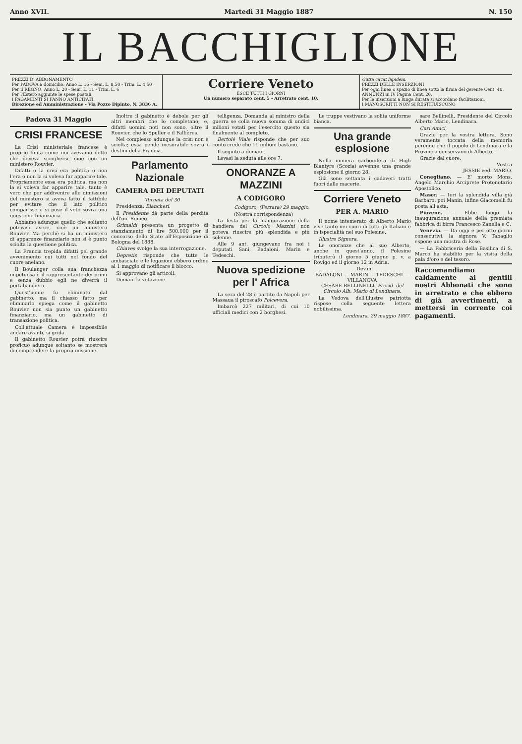Anno XVII. Martedì 31 Maggio 1887 N. 150
IL BACCHIGLIONE
PREZZI D' ABBONAMENTO
Per PADOVA a domicilio: Anno L. 16 - Sem. L. 8,50 - Trim. L. 4,50
Per il REGNO: Anno L. 20 - Sem. L. 11 - Trim. L. 6
Per l'Estero aggiunte le spese postali.
I PAGAMENTI SI FANNO ANTICIPATI.
Direzione ed Amministrazione - Via Pozzo Dipinto, N. 3836 A.
Corriere Veneto
ESCE TUTTI I GIORNI
Un numero separato cent. 5 - Arretrato cent. 10.
Gutta cavat lapidem.
PREZZI DELLE INSERZIONI
Per ogni linea o spazio di linea sotto la firma del gerente Cent. 40.
ANNUNZI in IV Pagina Cent. 20.
Per le inserzioni a lunga durata si accordano facilitazioni.
I MANOSCRITTI NON SI RESTITUISCONO
Padova 31 Maggio
CRISI FRANCESE
La Crisi ministeriale francese è proprio finita come noi avevamo detto che doveva sciogliersi, cioè con un ministero Rouvier.
Difatti o la crisi era politica o non l'era o non la si voleva far apparire tale. Propriamente essa era politica, ma non la si voleva far apparire tale, tanto è vero che per addivenire alle dimissioni del ministero si aveva fatto il fattibile per evitare che il lato politico comparisse e si pose il voto sovra una questione finanziaria.
Abbiamo adunque quello che soltanto potevasi avere, cioè un ministero Rouvier. Ma perchè si ha un ministero di apparenze finanziario non si è punto sciolta la questione politica.
La Francia trepida difatti pel grande avvenimento cui tutti nel fondo del cuore anelano.
Il Boulanger colla sua franchezza impetuosa è il rappresentante dei primi e senza dubbio egli ne diverrà il portabandiera.
Quest'uomo fu eliminato dal gabinetto, ma il chiasso fatto per eliminarlo spiega come il gabinetto Rouvier non sia punto un gabinetto finanziario, ma un gabinetto di transazione politica.
Coll'attuale Camera è impossibile andare avanti, si grida.
Il gabinetto Rouvier potrà riuscire proficuo adunque soltanto se mostrerà di comprendere la propria missione.
Inoltre il gabinetto è debole per gli altri membri che lo completano; e, difatti uomini noti non sono, oltre il Rouvier, che lo Spuller e il Fallières.
Nel complesso adunque la crisi non è sciolta; essa pende inesorabile sovra i destini della Francia.
Parlamento Nazionale
CAMERA DEI DEPUTATI
Tornata del 30
Presidenza: Biancheri.
Il Presidente dà parte della perdita dell'on. Romeo.
Grimaldi presenta un progetto di stanziamento di lire 500,000 per il concorso dello Stato all'Esposizione di Bologna del 1888.
Chiaves svolge la sua interrogazione.
Depretis risponde che tutte le ambasciate e le legazioni ebbero ordine al 1 maggio di notificare il blocco.
Si approvano gli articoli.
Domani la votazione.
telligenza. Domanda al ministro della guerra se colla nuova somma di undici milioni votati per l'esercito questo sia finalmente al completo.
Bertolè Viale risponde che per suo conto crede che 11 milioni bastano.
Il seguito a domani.
Levasi la seduta alle ore 7.
ONORANZE A MAZZINI
A CODIGORO
Codigoro, (Ferrara) 29 maggio.
(Nostra corrispondenza)
La festa per la inaugurazione della bandiera del Circolo Mazzini non poteva riuscire più splendida e più solenne.
Alle 9 ant. giungevano fra noi i deputati Sani, Badaloni, Marin e Tedeschi.
Nuova spedizione per l' Africa
La sera del 28 è partito da Napoli per Massaua il piroscafo Polcevera.
Imbarcò 227 militari, di cui 10 ufficiali medici con 2 borghesi.
Le truppe vestivano la solita uniforme bianca.
Una grande esplosione
Nella miniera carbonifera di High Blantyre (Scozia) avvenne una grande esplosione il giorno 28.
Già sono settanta i cadaveri tratti fuori dalle macerie.
Corriere Veneto
PER A. MARIO
Il nome intemerato di Alberto Mario vive tanto nei cuori di tutti gli Italiani e in ispecialità nel suo Polesine.
Illustre Signora,
Le onoranze che al suo Alberto, anche in quest'anno, il Polesine tributerà il giorno 5 giugno p. v. a Rovigo ed il giorno 12 in Adria.
Dev.mi
BADALONI — MARIN — TEDESCHI — VILLANOVA
CESARE BELLINELLI, Presid. del Circolo Alb. Mario di Lendinara.
La Vedova dell'illustre patriotta rispose colla seguente lettera nobilissima.
Lendinara, 29 maggio 1887.
sare Bellinelli, Presidente del Circolo Alberto Mario, Lendinara.
Cari Amici,
Grazie per la vostra lettera. Sono veramente toccata della memoria perenne che il popolo di Lendinara e la Provincia conservano di Alberto.
Grazie dal cuore.
Vostra
JESSIE ved. MARIO.
Conegliano. — E' morto Mons. Angelo Marchio Arciprete Protonotario Apostolico.
Maser. — Ieri la splendida villa già Barbaro, poi Manin, infine Giacomelli fu posta all'asta.
Piovene. — Ebbe luogo la inaugurazione annuale della premiata fabbrica di birra Francesco Zanella e C.
Venezia. — Da oggi e per otto giorni consecutivi, la signora V. Tabaglio espone una mostra di Rose.
— La Fabbriceria della Basilica di S. Marco ha stabilito per la visita della pala d'oro e del tesoro.
Raccomandiamo caldamente ai gentili nostri Abbonati che sono in arretrato e che ebbero di già avvertimenti, a mettersi in corrente coi pagamenti.